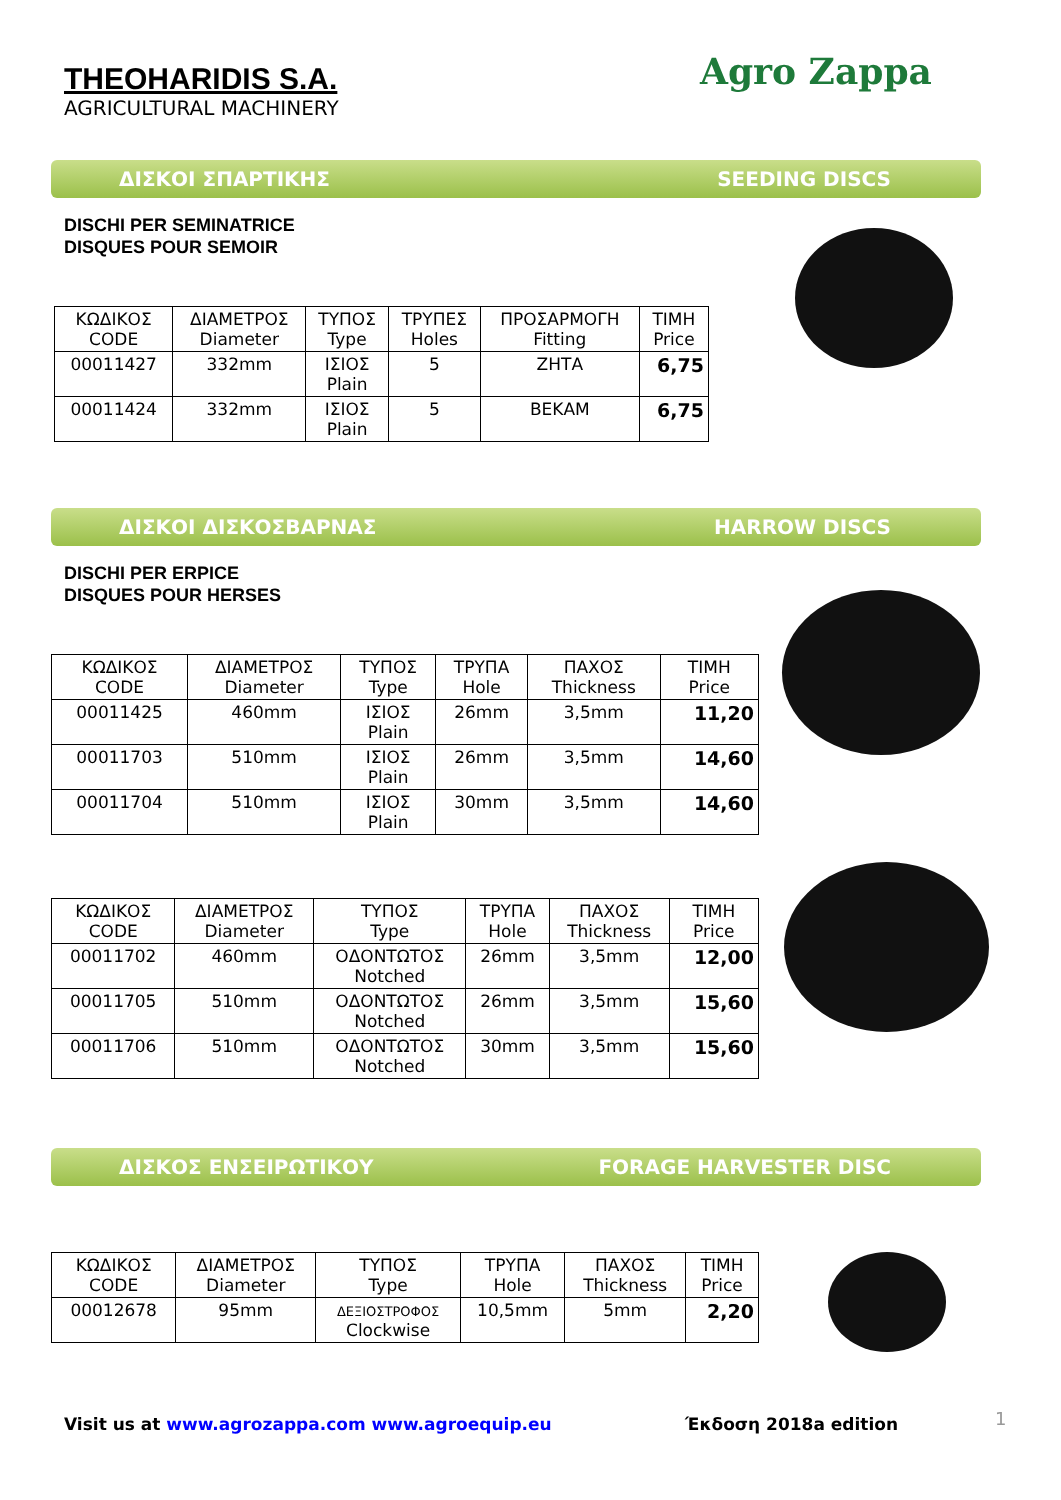THEOHARIDIS S.A.
AGRICULTURAL MACHINERY
Agro Zappa
ΔΙΣΚΟΙ ΣΠΑΡΤΙΚΗΣ SEEDING DISCS
DISCHI PER SEMINATRICE
DISQUES POUR SEMOIR
| ΚΩΔΙΚΟΣ CODE | ΔΙΑΜΕΤΡΟΣ Diameter | ΤΥΠΟΣ Type | ΤΡΥΠΕΣ Holes | ΠΡΟΣΑΡΜΟΓΗ Fitting | ΤΙΜΗ Price |
| --- | --- | --- | --- | --- | --- |
| 00011427 | 332mm | ΙΣΙΟΣ Plain | 5 | ΖΗΤΑ | 6,75 |
| 00011424 | 332mm | ΙΣΙΟΣ Plain | 5 | ΒΕΚΑΜ | 6,75 |
ΔΙΣΚΟΙ ΔΙΣΚΟΣΒΑΡΝΑΣ HARROW DISCS
DISCHI PER ERPICE
DISQUES POUR HERSES
| ΚΩΔΙΚΟΣ CODE | ΔΙΑΜΕΤΡΟΣ Diameter | ΤΥΠΟΣ Type | ΤΡΥΠΑ Hole | ΠΑΧΟΣ Thickness | ΤΙΜΗ Price |
| --- | --- | --- | --- | --- | --- |
| 00011425 | 460mm | ΙΣΙΟΣ Plain | 26mm | 3,5mm | 11,20 |
| 00011703 | 510mm | ΙΣΙΟΣ Plain | 26mm | 3,5mm | 14,60 |
| 00011704 | 510mm | ΙΣΙΟΣ Plain | 30mm | 3,5mm | 14,60 |
| ΚΩΔΙΚΟΣ CODE | ΔΙΑΜΕΤΡΟΣ Diameter | ΤΥΠΟΣ Type | ΤΡΥΠΑ Hole | ΠΑΧΟΣ Thickness | ΤΙΜΗ Price |
| --- | --- | --- | --- | --- | --- |
| 00011702 | 460mm | ΟΔΟΝΤΩΤΟΣ Notched | 26mm | 3,5mm | 12,00 |
| 00011705 | 510mm | ΟΔΟΝΤΩΤΟΣ Notched | 26mm | 3,5mm | 15,60 |
| 00011706 | 510mm | ΟΔΟΝΤΩΤΟΣ Notched | 30mm | 3,5mm | 15,60 |
ΔΙΣΚΟΣ ΕΝΣΕΙΡΩΤΙΚΟΥ FORAGE HARVESTER DISC
| ΚΩΔΙΚΟΣ CODE | ΔΙΑΜΕΤΡΟΣ Diameter | ΤΥΠΟΣ Type | ΤΡΥΠΑ Hole | ΠΑΧΟΣ Thickness | ΤΙΜΗ Price |
| --- | --- | --- | --- | --- | --- |
| 00012678 | 95mm | ΔΕΞΙΟΣΤΡΟΦΟΣ Clockwise | 10,5mm | 5mm | 2,20 |
Visit us at www.agrozappa.com www.agroequip.eu
Έκδοση 2018a edition 1